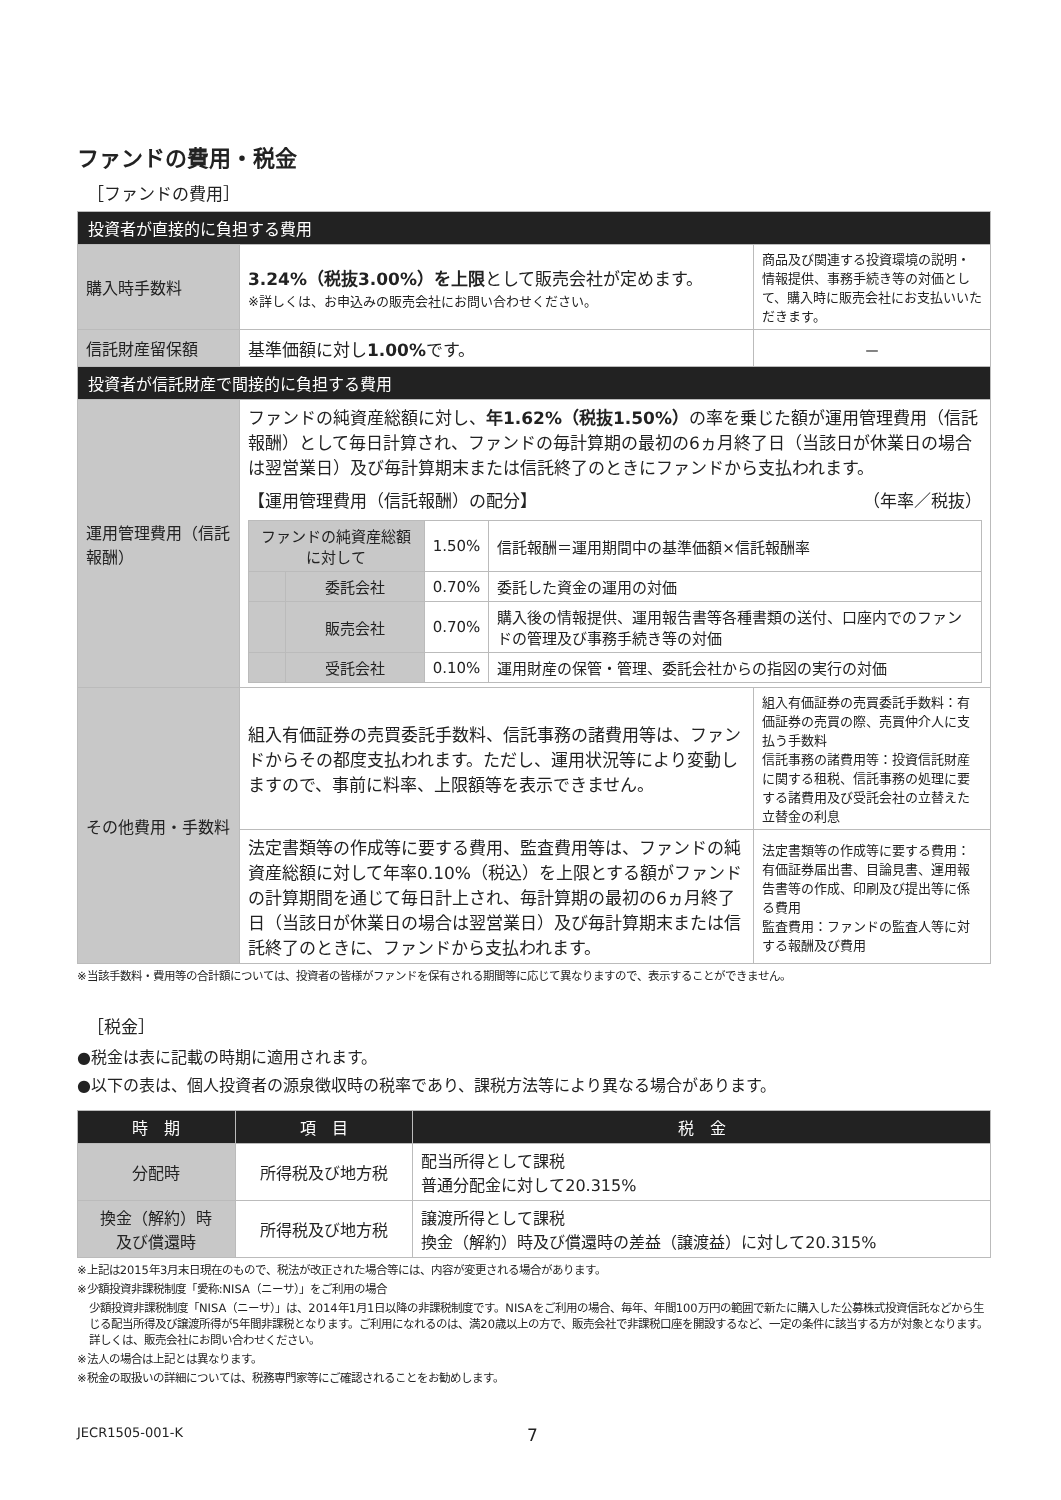ファンドの費用・税金
［ファンドの費用］
| 投資者が直接的に負担する費用 | | |
| 購入時手数料 | 3.24%（税抜3.00%）を上限 として販売会社が定めます。 ※詳しくは、お申込みの販売会社にお問い合わせください。 | 商品及び関連する投資環境の説明・情報提供、事務手続き等の対価として、購入時に販売会社にお支払いいただきます。 |
| 信託財産留保額 | 基準価額に対し 1.00% です。 | － |
| 投資者が信託財産で間接的に負担する費用 | | |
| 運用管理費用（信託報酬） | ファンドの純資産総額に対し、 年1.62%（税抜1.50%） の率を乗じた額が運用管理費用（信託報酬）として毎日計算され、ファンドの毎計算期の最初の6ヵ月終了日（当該日が休業日の場合は翌営業日）及び毎計算期末または信託終了のときにファンドから支払われます。 【運用管理費用（信託報酬）の配分】 （年率／税抜） / ファンドの純資産総額に対して / / 1.50% / 信託報酬＝運用期間中の基準価額×信託報酬率 / / / 委託会社 / 0.70% / 委託した資金の運用の対価 / / / 販売会社 / 0.70% / 購入後の情報提供、運用報告書等各種書類の送付、口座内でのファンドの管理及び事務手続き等の対価 / / / 受託会社 / 0.10% / 運用財産の保管・管理、委託会社からの指図の実行の対価 / | |
| その他費用・手数料 | 組入有価証券の売買委託手数料、信託事務の諸費用等は、ファンドからその都度支払われます。ただし、運用状況等により変動しますので、事前に料率、上限額等を表示できません。 | 組入有価証券の売買委託手数料：有価証券の売買の際、売買仲介人に支払う手数料 信託事務の諸費用等：投資信託財産に関する租税、信託事務の処理に要する諸費用及び受託会社の立替えた立替金の利息 |
| | 法定書類等の作成等に要する費用、監査費用等は、ファンドの純資産総額に対して年率0.10%（税込）を上限とする額がファンドの計算期間を通じて毎日計上され、毎計算期の最初の6ヵ月終了日（当該日が休業日の場合は翌営業日）及び毎計算期末または信託終了のときに、ファンドから支払われます。 | 法定書類等の作成等に要する費用：有価証券届出書、目論見書、運用報告書等の作成、印刷及び提出等に係る費用 監査費用：ファンドの監査人等に対する報酬及び費用 |
※当該手数料・費用等の合計額については、投資者の皆様がファンドを保有される期間等に応じて異なりますので、表示することができません。
［税金］
●税金は表に記載の時期に適用されます。
●以下の表は、個人投資者の源泉徴収時の税率であり、課税方法等により異なる場合があります。
| 時 期 | 項 目 | 税 金 |
| --- | --- | --- |
| 分配時 | 所得税及び地方税 | 配当所得として課税 普通分配金に対して20.315% |
| 換金（解約）時 及び償還時 | 所得税及び地方税 | 譲渡所得として課税 換金（解約）時及び償還時の差益（譲渡益）に対して20.315% |
※上記は2015年3月末日現在のもので、税法が改正された場合等には、内容が変更される場合があります。
※少額投資非課税制度「愛称:NISA（ニーサ）」をご利用の場合
少額投資非課税制度「NISA（ニーサ）」は、2014年1月1日以降の非課税制度です。NISAをご利用の場合、毎年、年間100万円の範囲で新たに購入した公募株式投資信託などから生じる配当所得及び譲渡所得が5年間非課税となります。ご利用になれるのは、満20歳以上の方で、販売会社で非課税口座を開設するなど、一定の条件に該当する方が対象となります。詳しくは、販売会社にお問い合わせください。
※法人の場合は上記とは異なります。
※税金の取扱いの詳細については、税務専門家等にご確認されることをお勧めします。
JECR1505-001-K 7